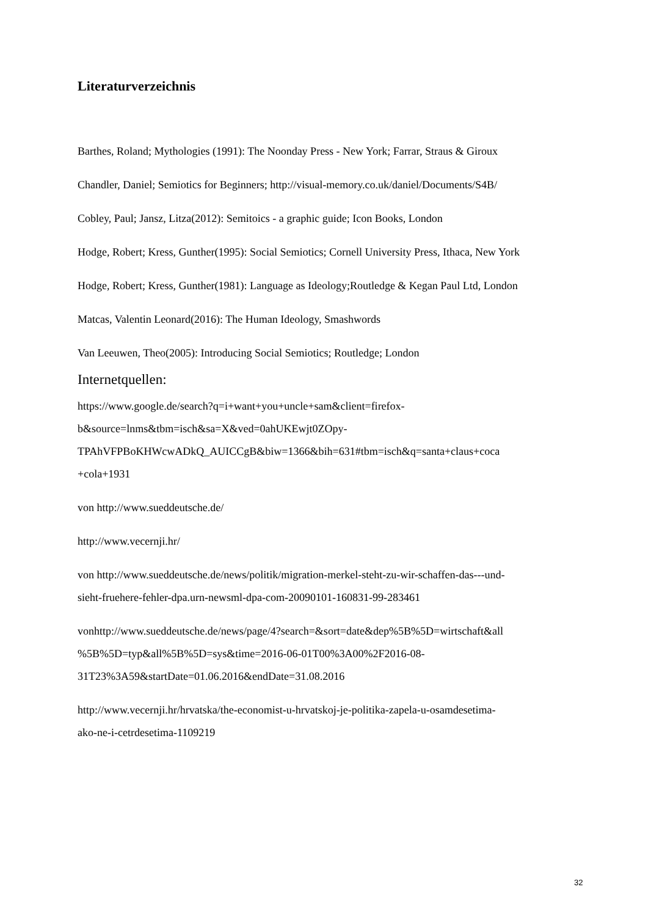Literaturverzeichnis
Barthes, Roland; Mythologies (1991): The Noonday Press - New York; Farrar, Straus & Giroux
Chandler, Daniel; Semiotics for Beginners; http://visual-memory.co.uk/daniel/Documents/S4B/
Cobley, Paul; Jansz, Litza(2012): Semitoics - a graphic guide; Icon Books, London
Hodge, Robert; Kress, Gunther(1995): Social Semiotics; Cornell University Press, Ithaca, New York
Hodge, Robert; Kress, Gunther(1981): Language as Ideology;Routledge & Kegan Paul Ltd, London
Matcas, Valentin Leonard(2016): The Human Ideology, Smashwords
Van Leeuwen, Theo(2005): Introducing Social Semiotics; Routledge; London
Internetquellen:
https://www.google.de/search?q=i+want+you+uncle+sam&client=firefox-
b&source=lnms&tbm=isch&sa=X&ved=0ahUKEwjt0ZOpy-
TPAhVFPBoKHWcwADkQ_AUICCgB&biw=1366&bih=631#tbm=isch&q=santa+claus+coca
+cola+1931
von http://www.sueddeutsche.de/
http://www.vecernji.hr/
von http://www.sueddeutsche.de/news/politik/migration-merkel-steht-zu-wir-schaffen-das---und-
sieht-fruehere-fehler-dpa.urn-newsml-dpa-com-20090101-160831-99-283461
vonhttp://www.sueddeutsche.de/news/page/4?search=&sort=date&dep%5B%5D=wirtschaft&all
%5B%5D=typ&all%5B%5D=sys&time=2016-06-01T00%3A00%2F2016-08-
31T23%3A59&startDate=01.06.2016&endDate=31.08.2016
http://www.vecernji.hr/hrvatska/the-economist-u-hrvatskoj-je-politika-zapela-u-osamdesetima-
ako-ne-i-cetrdesetima-1109219
32